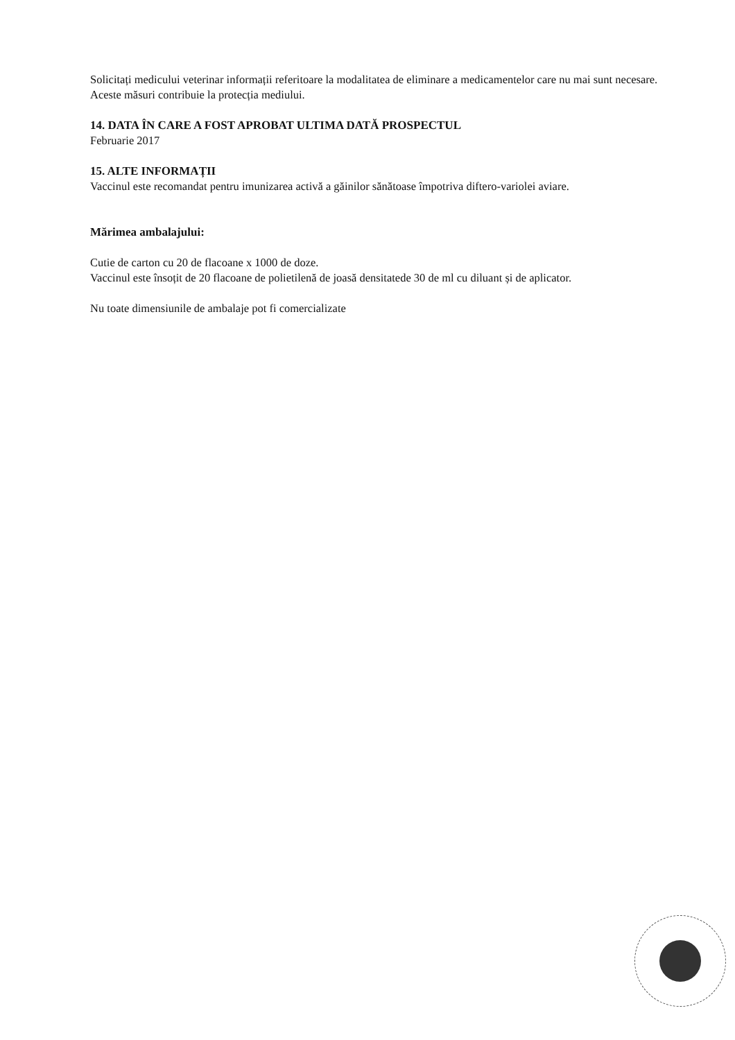Solicitați medicului veterinar informații referitoare la modalitatea de eliminare a medicamentelor care nu mai sunt necesare. Aceste măsuri contribuie la protecția mediului.
14. DATA ÎN CARE A FOST APROBAT ULTIMA DATĂ PROSPECTUL
Februarie 2017
15. ALTE INFORMAȚII
Vaccinul este recomandat pentru imunizarea activă a găinilor sănătoase împotriva diftero-variolei aviare.
Mărimea ambalajului:
Cutie de carton cu 20 de flacoane x 1000 de doze.
Vaccinul este însoțit de 20 flacoane de polietilenă de joasă densitatede 30 de ml cu diluant și de aplicator.
Nu toate dimensiunile de ambalaje pot fi comercializate